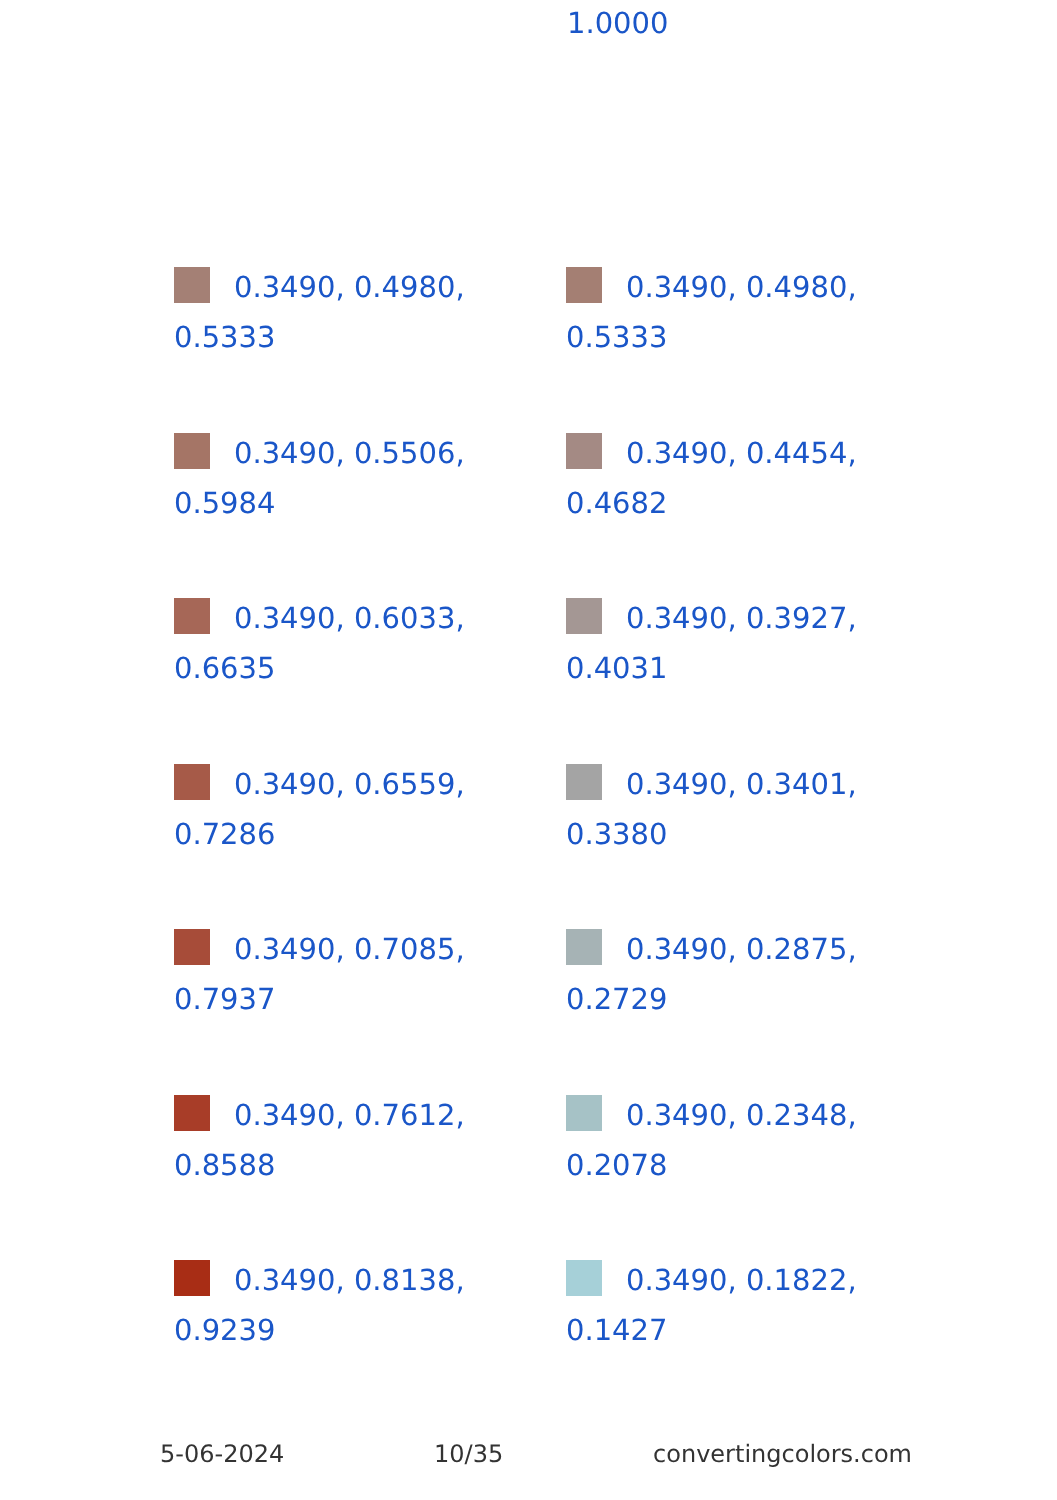1.0000
0.3490, 0.4980, 0.5333
0.3490, 0.4980, 0.5333
0.3490, 0.5506, 0.5984
0.3490, 0.4454, 0.4682
0.3490, 0.6033, 0.6635
0.3490, 0.3927, 0.4031
0.3490, 0.6559, 0.7286
0.3490, 0.3401, 0.3380
0.3490, 0.7085, 0.7937
0.3490, 0.2875, 0.2729
0.3490, 0.7612, 0.8588
0.3490, 0.2348, 0.2078
0.3490, 0.8138, 0.9239
0.3490, 0.1822, 0.1427
5-06-2024 10/35 convertingcolors.com